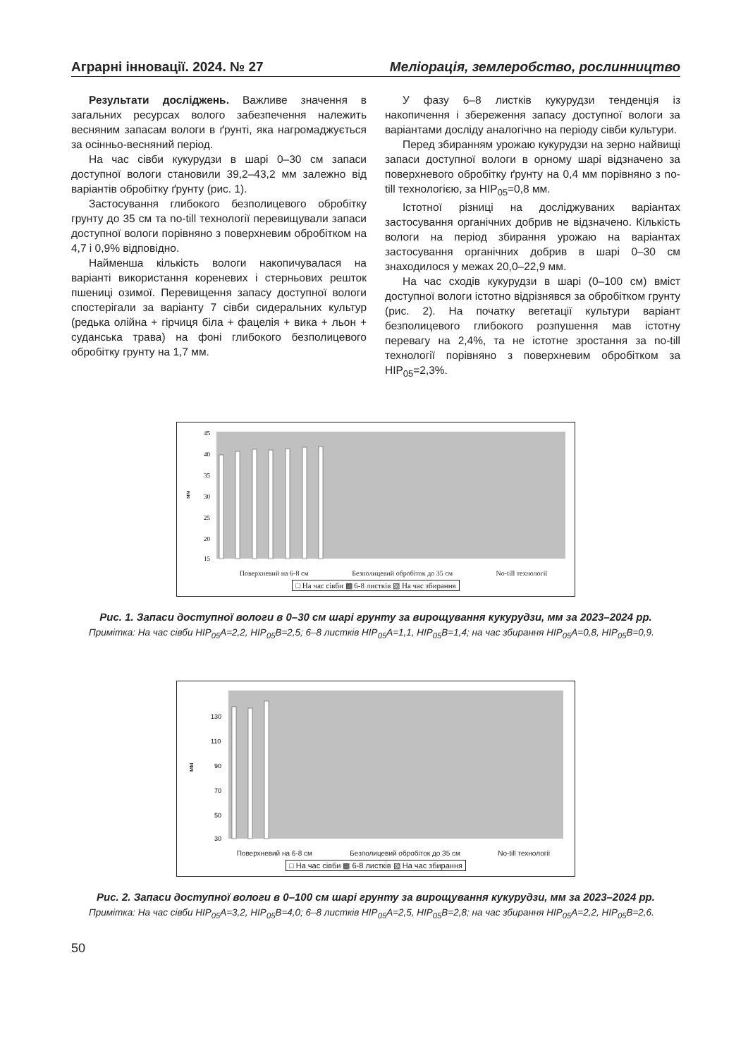Аграрні інновації. 2024. № 27 Меліорація, землеробство, рослинництво
Результати досліджень. Важливе значення в загальних ресурсах волого забезпечення належить весняним запасам вологи в ґрунті, яка нагромаджується за осінньо-весняний період.
На час сівби кукурудзи в шарі 0–30 см запаси доступної вологи становили 39,2–43,2 мм залежно від варіантів обробітку ґрунту (рис. 1).
Застосування глибокого безполицевого обробітку грунту до 35 см та no-till технології перевищували запаси доступної вологи порівняно з поверхневим обробітком на 4,7 і 0,9% відповідно.
Найменша кількість вологи накопичувалася на варіанті використання кореневих і стерньових решток пшениці озимої. Перевищення запасу доступної вологи спостерігали за варіанту 7 сівби сидеральних культур (редька олійна + гірчиця біла + фацелія + вика + льон + суданська трава) на фоні глибокого безполицевого обробітку грунту на 1,7 мм.
У фазу 6–8 листків кукурудзи тенденція із накопичення і збереження запасу доступної вологи за варіантами досліду аналогічно на періоду сівби культури.
Перед збиранням урожаю кукурудзи на зерно найвищі запаси доступної вологи в орному шарі відзначено за поверхневого обробітку ґрунту на 0,4 мм порівняно з no-till технологією, за НІР<sub>05</sub>=0,8 мм.
Істотної різниці на досліджуваних варіантах застосування органічних добрив не відзначено. Кількість вологи на період збирання урожаю на варіантах застосування органічних добрив в шарі 0–30 см знаходилося у межах 20,0–22,9 мм.
На час сходів кукурудзи в шарі (0–100 см) вміст доступної вологи істотно відрізнявся за обробітком грунту (рис. 2). На початку вегетації культури варіант безполицевого глибокого розпушення мав істотну перевагу на 2,4%, та не істотне зростання за no-till технології порівняно з поверхневим обробітком за НІР<sub>05</sub>=2,3%.
45
40
35
30
25
20
15
мм
Поверхневий на 6-8 см Безполицевий обробіток до 35 см No-till технології
□ На час сівби ▩ 6-8 листків ▧ На час збирання
Рис. 1. Запаси доступної вологи в 0–30 см шарі грунту за вирощування кукурудзи, мм за 2023–2024 рр.
Примітка: На час сівби НІР<sub>05</sub>А=2,2, НІР<sub>05</sub>В=2,5; 6–8 листків НІР<sub>05</sub>А=1,1, НІР<sub>05</sub>В=1,4; на час збирання НІР<sub>05</sub>А=0,8, НІР<sub>05</sub>В=0,9.
130
110
90
70
50
30
мм
Поверхневий на 6-8 см Безполицевий обробіток до 35 см No-till технології
□ На час сівби ▩ 6-8 листків ▧ На час збирання
Рис. 2. Запаси доступної вологи в 0–100 см шарі грунту за вирощування кукурудзи, мм за 2023–2024 рр.
Примітка: На час сівби НІР<sub>05</sub>А=3,2, НІР<sub>05</sub>В=4,0; 6–8 листків НІР<sub>05</sub>А=2,5, НІР<sub>05</sub>В=2,8; на час збирання НІР<sub>05</sub>А=2,2, НІР<sub>05</sub>В=2,6.
50